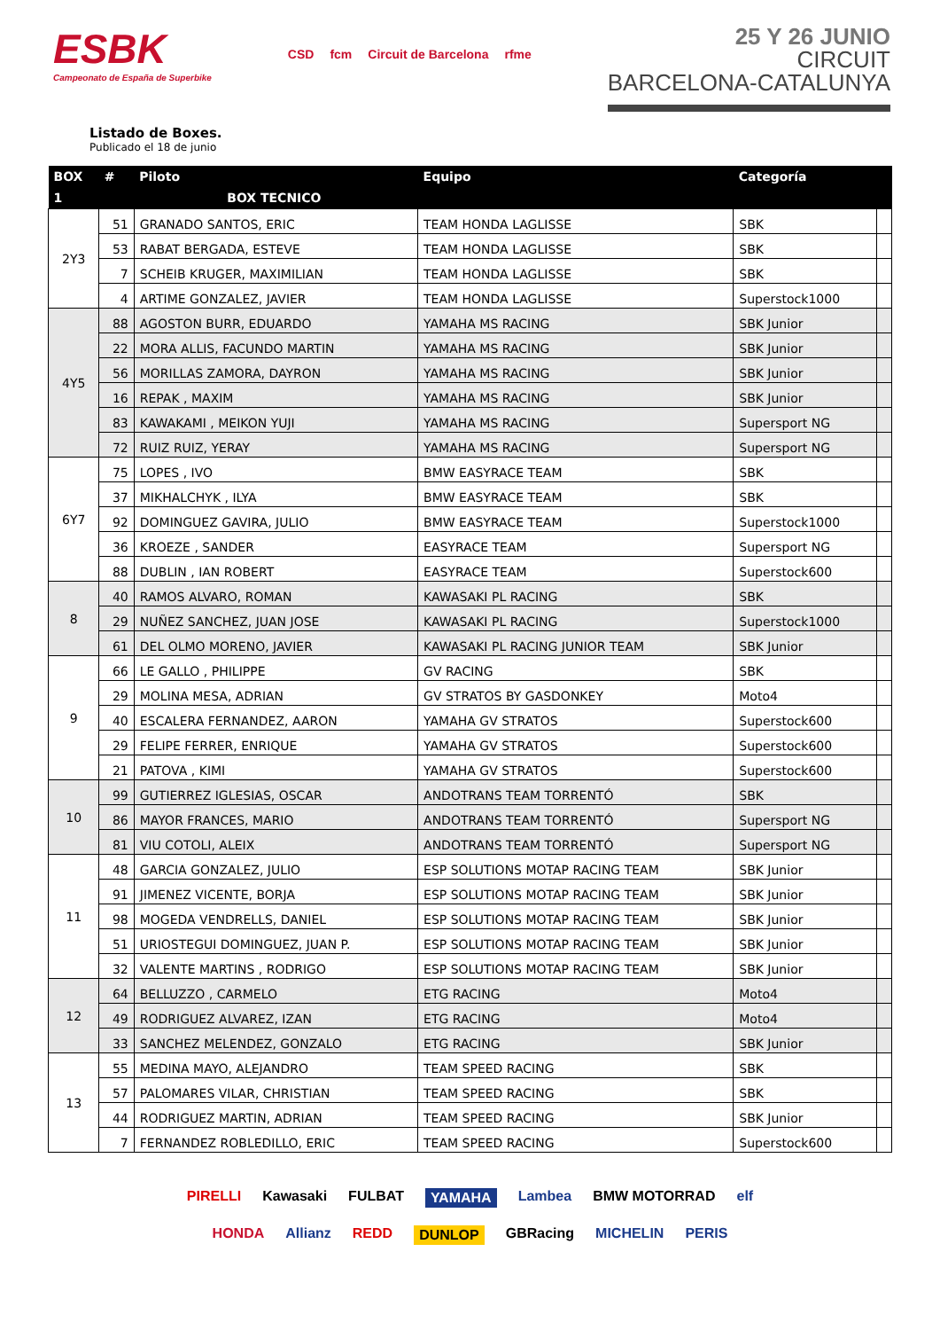ESBK
Campeonato de España de Superbike
CSD fcm Circuit de Barcelona rfme
25 Y 26 JUNIO
CIRCUIT
BARCELONA-CATALUNYA
Listado de Boxes.
Publicado el 18 de junio
| BOX | # | Piloto | Equipo | Categoría | |
| --- | --- | --- | --- | --- | --- |
| 1 | | BOX TECNICO | | | |
| 2Y3 | 51 | GRANADO SANTOS, ERIC | TEAM HONDA LAGLISSE | SBK | |
| | 53 | RABAT BERGADA, ESTEVE | TEAM HONDA LAGLISSE | SBK | |
| | 7 | SCHEIB KRUGER, MAXIMILIAN | TEAM HONDA LAGLISSE | SBK | |
| | 4 | ARTIME GONZALEZ, JAVIER | TEAM HONDA LAGLISSE | Superstock1000 | |
| 4Y5 | 88 | AGOSTON BURR, EDUARDO | YAMAHA MS RACING | SBK Junior | |
| | 22 | MORA ALLIS, FACUNDO MARTIN | YAMAHA MS RACING | SBK Junior | |
| | 56 | MORILLAS ZAMORA, DAYRON | YAMAHA MS RACING | SBK Junior | |
| | 16 | REPAK , MAXIM | YAMAHA MS RACING | SBK Junior | |
| | 83 | KAWAKAMI , MEIKON YUJI | YAMAHA MS RACING | Supersport NG | |
| | 72 | RUIZ RUIZ, YERAY | YAMAHA MS RACING | Supersport NG | |
| 6Y7 | 75 | LOPES , IVO | BMW EASYRACE TEAM | SBK | |
| | 37 | MIKHALCHYK , ILYA | BMW EASYRACE TEAM | SBK | |
| | 92 | DOMINGUEZ GAVIRA, JULIO | BMW EASYRACE TEAM | Superstock1000 | |
| | 36 | KROEZE , SANDER | EASYRACE TEAM | Supersport NG | |
| | 88 | DUBLIN , IAN ROBERT | EASYRACE TEAM | Superstock600 | |
| 8 | 40 | RAMOS ALVARO, ROMAN | KAWASAKI PL RACING | SBK | |
| | 29 | NUÑEZ SANCHEZ, JUAN JOSE | KAWASAKI PL RACING | Superstock1000 | |
| | 61 | DEL OLMO MORENO, JAVIER | KAWASAKI PL RACING JUNIOR TEAM | SBK Junior | |
| 9 | 66 | LE GALLO , PHILIPPE | GV RACING | SBK | |
| | 29 | MOLINA MESA, ADRIAN | GV STRATOS BY GASDONKEY | Moto4 | |
| | 40 | ESCALERA FERNANDEZ, AARON | YAMAHA GV STRATOS | Superstock600 | |
| | 29 | FELIPE FERRER, ENRIQUE | YAMAHA GV STRATOS | Superstock600 | |
| | 21 | PATOVA , KIMI | YAMAHA GV STRATOS | Superstock600 | |
| 10 | 99 | GUTIERREZ IGLESIAS, OSCAR | ANDOTRANS TEAM TORRENTÓ | SBK | |
| | 86 | MAYOR FRANCES, MARIO | ANDOTRANS TEAM TORRENTÓ | Supersport NG | |
| | 81 | VIU COTOLI, ALEIX | ANDOTRANS TEAM TORRENTÓ | Supersport NG | |
| 11 | 48 | GARCIA GONZALEZ, JULIO | ESP SOLUTIONS MOTAP RACING TEAM | SBK Junior | |
| | 91 | JIMENEZ VICENTE, BORJA | ESP SOLUTIONS MOTAP RACING TEAM | SBK Junior | |
| | 98 | MOGEDA VENDRELLS, DANIEL | ESP SOLUTIONS MOTAP RACING TEAM | SBK Junior | |
| | 51 | URIOSTEGUI DOMINGUEZ, JUAN P. | ESP SOLUTIONS MOTAP RACING TEAM | SBK Junior | |
| | 32 | VALENTE MARTINS , RODRIGO | ESP SOLUTIONS MOTAP RACING TEAM | SBK Junior | |
| 12 | 64 | BELLUZZO , CARMELO | ETG RACING | Moto4 | |
| | 49 | RODRIGUEZ ALVAREZ, IZAN | ETG RACING | Moto4 | |
| | 33 | SANCHEZ MELENDEZ, GONZALO | ETG RACING | SBK Junior | |
| 13 | 55 | MEDINA MAYO, ALEJANDRO | TEAM SPEED RACING | SBK | |
| | 57 | PALOMARES VILAR, CHRISTIAN | TEAM SPEED RACING | SBK | |
| | 44 | RODRIGUEZ MARTIN, ADRIAN | TEAM SPEED RACING | SBK Junior | |
| | 7 | FERNANDEZ ROBLEDILLO, ERIC | TEAM SPEED RACING | Superstock600 | |
PIRELLI Kawasaki FULBAT YAMAHA Lambea BMW MOTORRAD elf HONDA Allianz REDD DUNLOP GBRacing MICHELIN PERIS